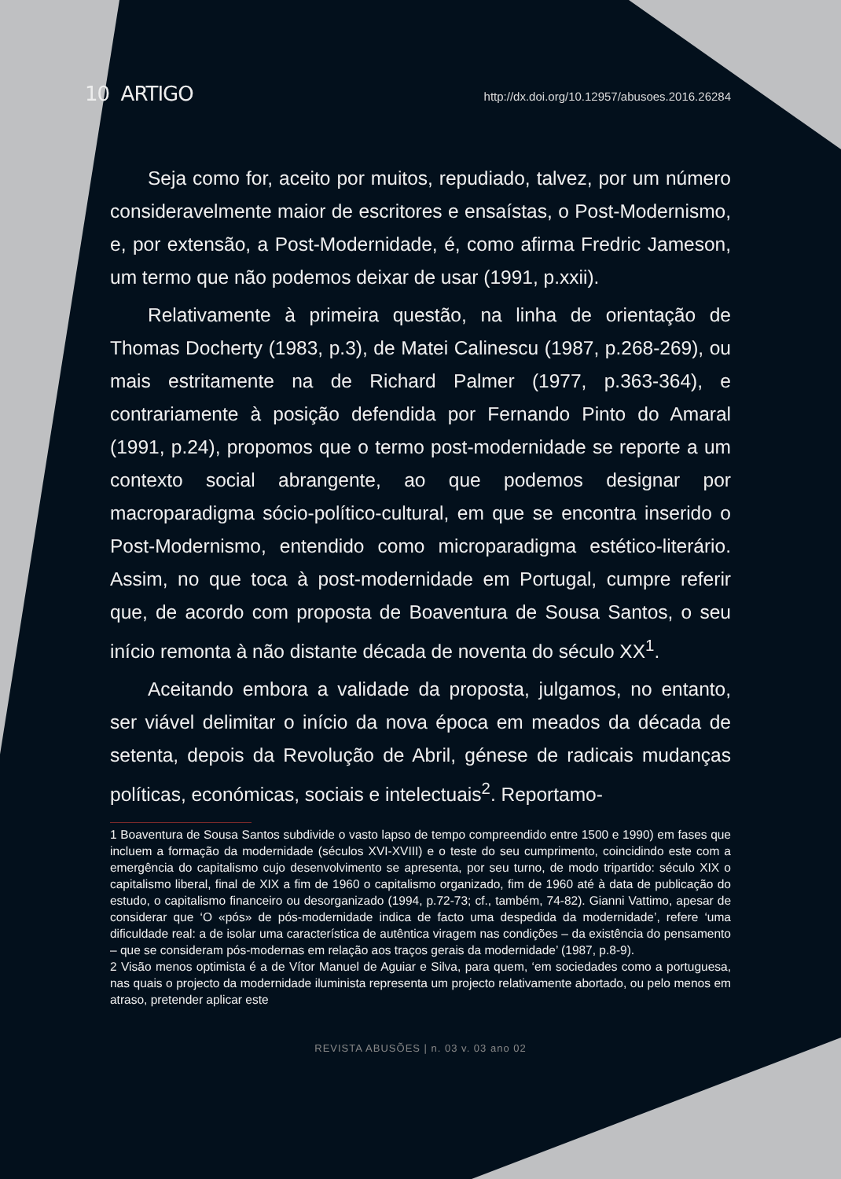10 ARTIGO http://dx.doi.org/10.12957/abusoes.2016.26284
Seja como for, aceito por muitos, repudiado, talvez, por um número consideravelmente maior de escritores e ensaístas, o Post-Modernismo, e, por extensão, a Post-Modernidade, é, como afirma Fredric Jameson, um termo que não podemos deixar de usar (1991, p.xxii).
Relativamente à primeira questão, na linha de orientação de Thomas Docherty (1983, p.3), de Matei Calinescu (1987, p.268-269), ou mais estritamente na de Richard Palmer (1977, p.363-364), e contrariamente à posição defendida por Fernando Pinto do Amaral (1991, p.24), propomos que o termo post-modernidade se reporte a um contexto social abrangente, ao que podemos designar por macroparadigma sócio-político-cultural, em que se encontra inserido o Post-Modernismo, entendido como microparadigma estético-literário. Assim, no que toca à post-modernidade em Portugal, cumpre referir que, de acordo com proposta de Boaventura de Sousa Santos, o seu início remonta à não distante década de noventa do século XX<sup>1</sup>.
Aceitando embora a validade da proposta, julgamos, no entanto, ser viável delimitar o início da nova época em meados da década de setenta, depois da Revolução de Abril, génese de radicais mudanças políticas, económicas, sociais e intelectuais<sup>2</sup>. Reportamo-
1 Boaventura de Sousa Santos subdivide o vasto lapso de tempo compreendido entre 1500 e 1990) em fases que incluem a formação da modernidade (séculos XVI-XVIII) e o teste do seu cumprimento, coincidindo este com a emergência do capitalismo cujo desenvolvimento se apresenta, por seu turno, de modo tripartido: século XIX o capitalismo liberal, final de XIX a fim de 1960 o capitalismo organizado, fim de 1960 até à data de publicação do estudo, o capitalismo financeiro ou desorganizado (1994, p.72-73; cf., também, 74-82). Gianni Vattimo, apesar de considerar que ‘O «pós» de pós-modernidade indica de facto uma despedida da modernidade’, refere ‘uma dificuldade real: a de isolar uma característica de autêntica viragem nas condições – da existência do pensamento – que se consideram pós-modernas em relação aos traços gerais da modernidade’ (1987, p.8-9).
2 Visão menos optimista é a de Vítor Manuel de Aguiar e Silva, para quem, ‘em sociedades como a portuguesa, nas quais o projecto da modernidade iluminista representa um projecto relativamente abortado, ou pelo menos em atraso, pretender aplicar este
REVISTA ABUSÕES | n. 03 v. 03 ano 02